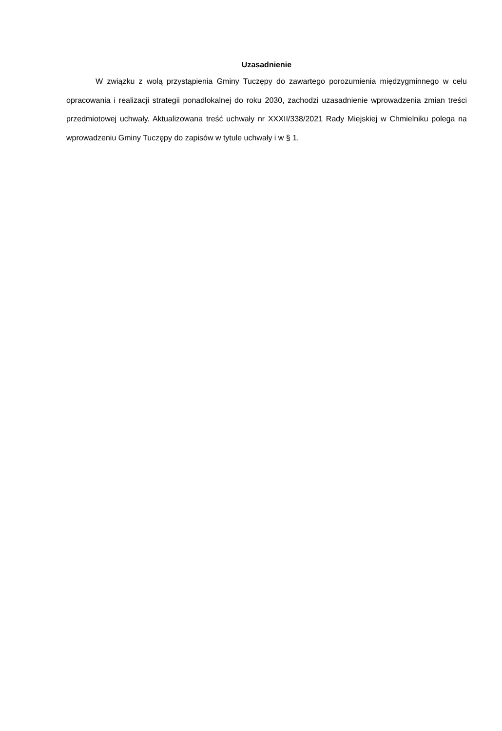Uzasadnienie
W związku z wolą przystąpienia Gminy Tuczępy do zawartego porozumienia międzygminnego w celu opracowania i realizacji strategii ponadlokalnej do roku 2030, zachodzi uzasadnienie wprowadzenia zmian treści przedmiotowej uchwały. Aktualizowana treść uchwały nr XXXII/338/2021 Rady Miejskiej w Chmielniku polega na wprowadzeniu Gminy Tuczępy do zapisów w tytule uchwały i w § 1.